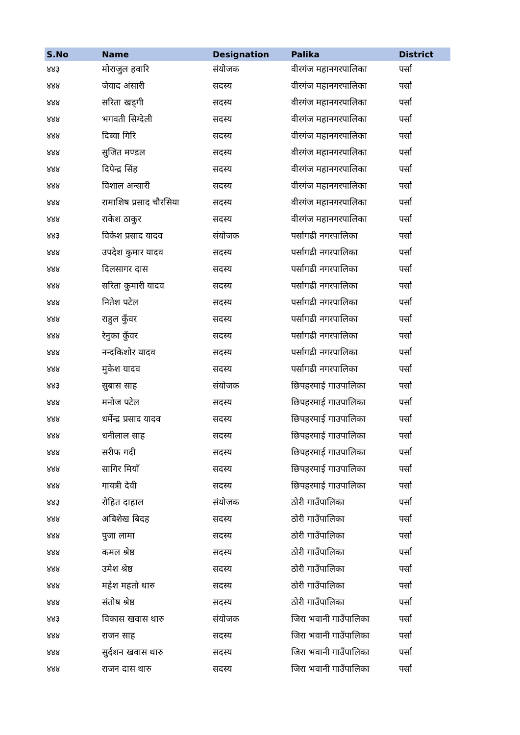| S.No | Name | Designation | Palika | District |
| --- | --- | --- | --- | --- |
| ४४३ | मोराजुल हवारि | संयोजक | वीरगंज महानगरपालिका | पर्सा |
| ४४४ | जेयाद अंसारी | सदस्य | वीरगंज महानगरपालिका | पर्सा |
| ४४४ | सरिता खड्गी | सदस्य | वीरगंज महानगरपालिका | पर्सा |
| ४४४ | भगवती सिग्देली | सदस्य | वीरगंज महानगरपालिका | पर्सा |
| ४४४ | दिब्या गिरि | सदस्य | वीरगंज महानगरपालिका | पर्सा |
| ४४४ | सुजित मण्डल | सदस्य | वीरगंज महानगरपालिका | पर्सा |
| ४४४ | दिपेन्द्र सिंह | सदस्य | वीरगंज महानगरपालिका | पर्सा |
| ४४४ | विशाल अन्सारी | सदस्य | वीरगंज महानगरपालिका | पर्सा |
| ४४४ | रामाशिष प्रसाद चौरसिया | सदस्य | वीरगंज महानगरपालिका | पर्सा |
| ४४४ | राकेश ठाकुर | सदस्य | वीरगंज महानगरपालिका | पर्सा |
| ४४३ | विकेश प्रसाद यादव | संयोजक | पर्सागढी नगरपालिका | पर्सा |
| ४४४ | उपदेश कुमार यादव | सदस्य | पर्सागढी नगरपालिका | पर्सा |
| ४४४ | दिलसागर दास | सदस्य | पर्सागढी नगरपालिका | पर्सा |
| ४४४ | सरिता कुमारी यादव | सदस्य | पर्सागढी नगरपालिका | पर्सा |
| ४४४ | नितेश पटेल | सदस्य | पर्सागढी नगरपालिका | पर्सा |
| ४४४ | राहुल कुँवर | सदस्य | पर्सागढी नगरपालिका | पर्सा |
| ४४४ | रेनुका कुँवर | सदस्य | पर्सागढी नगरपालिका | पर्सा |
| ४४४ | नन्दकिशोर यादव | सदस्य | पर्सागढी नगरपालिका | पर्सा |
| ४४४ | मुकेश यादव | सदस्य | पर्सागढी नगरपालिका | पर्सा |
| ४४३ | सुबास साह | संयोजक | छिपहरमाई गाउपालिका | पर्सा |
| ४४४ | मनोज पटेल | सदस्य | छिपहरमाई गाउपालिका | पर्सा |
| ४४४ | धर्मेन्द्र प्रसाद यादव | सदस्य | छिपहरमाई गाउपालिका | पर्सा |
| ४४४ | धनीलाल साह | सदस्य | छिपहरमाई गाउपालिका | पर्सा |
| ४४४ | सरीफ गदी | सदस्य | छिपहरमाई गाउपालिका | पर्सा |
| ४४४ | सागिर मियाँ | सदस्य | छिपहरमाई गाउपालिका | पर्सा |
| ४४४ | गायत्री देवी | सदस्य | छिपहरमाई गाउपालिका | पर्सा |
| ४४३ | रोहित दाहाल | संयोजक | ठोरी गाउँपालिका | पर्सा |
| ४४४ | अबिशेख बिदह | सदस्य | ठोरी गाउँपालिका | पर्सा |
| ४४४ | पुजा लामा | सदस्य | ठोरी गाउँपालिका | पर्सा |
| ४४४ | कमल श्रेष्ठ | सदस्य | ठोरी गाउँपालिका | पर्सा |
| ४४४ | उमेश श्रेष्ठ | सदस्य | ठोरी गाउँपालिका | पर्सा |
| ४४४ | महेश महतो थारु | सदस्य | ठोरी गाउँपालिका | पर्सा |
| ४४४ | संतोष श्रेष्ठ | सदस्य | ठोरी गाउँपालिका | पर्सा |
| ४४३ | विकास खवास थारु | संयोजक | जिरा भवानी गाउँपालिका | पर्सा |
| ४४४ | राजन साह | सदस्य | जिरा भवानी गाउँपालिका | पर्सा |
| ४४४ | सुर्दशन खवास थारु | सदस्य | जिरा भवानी गाउँपालिका | पर्सा |
| ४४४ | राजन दास थारु | सदस्य | जिरा भवानी गाउँपालिका | पर्सा |